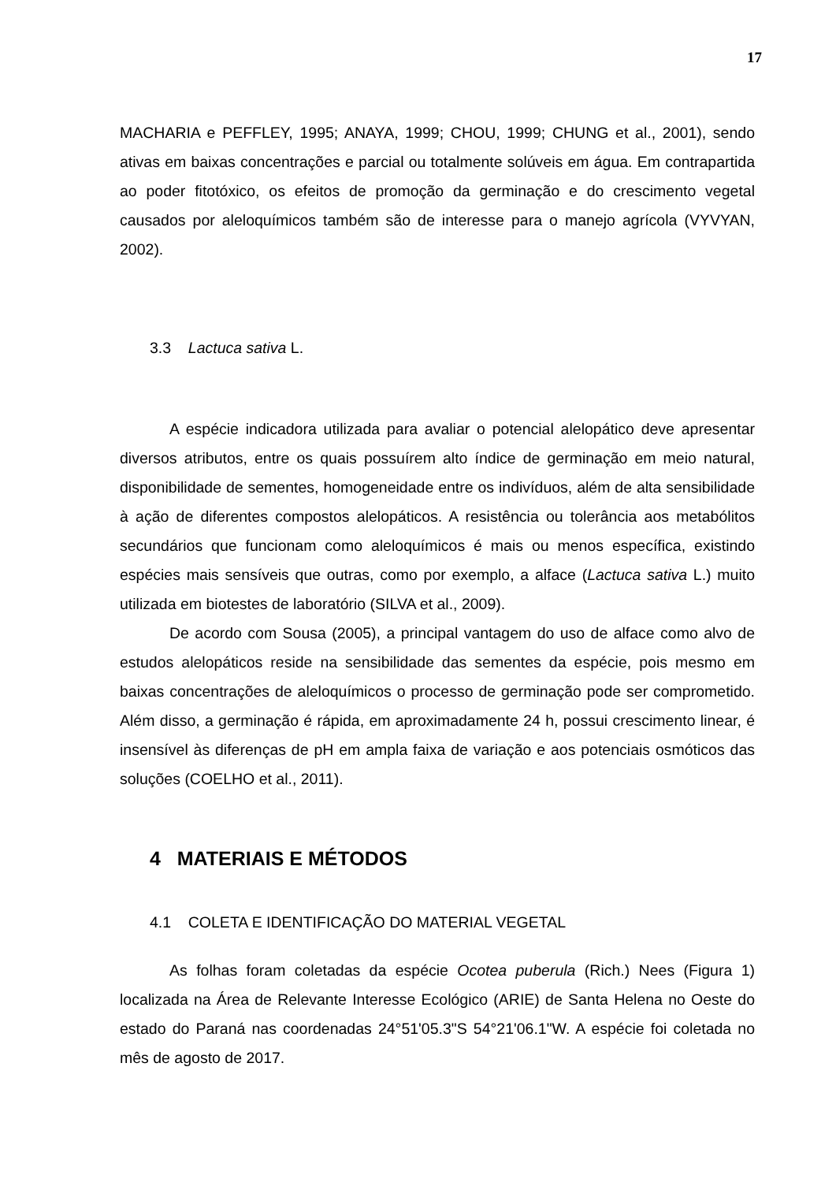17
MACHARIA e PEFFLEY, 1995; ANAYA, 1999; CHOU, 1999; CHUNG et al., 2001), sendo ativas em baixas concentrações e parcial ou totalmente solúveis em água. Em contrapartida ao poder fitotóxico, os efeitos de promoção da germinação e do crescimento vegetal causados por aleloquímicos também são de interesse para o manejo agrícola (VYVYAN, 2002).
3.3 Lactuca sativa L.
A espécie indicadora utilizada para avaliar o potencial alelopático deve apresentar diversos atributos, entre os quais possuírem alto índice de germinação em meio natural, disponibilidade de sementes, homogeneidade entre os indivíduos, além de alta sensibilidade à ação de diferentes compostos alelopáticos. A resistência ou tolerância aos metabólitos secundários que funcionam como aleloquímicos é mais ou menos específica, existindo espécies mais sensíveis que outras, como por exemplo, a alface (Lactuca sativa L.) muito utilizada em biotestes de laboratório (SILVA et al., 2009).
De acordo com Sousa (2005), a principal vantagem do uso de alface como alvo de estudos alelopáticos reside na sensibilidade das sementes da espécie, pois mesmo em baixas concentrações de aleloquímicos o processo de germinação pode ser comprometido. Além disso, a germinação é rápida, em aproximadamente 24 h, possui crescimento linear, é insensível às diferenças de pH em ampla faixa de variação e aos potenciais osmóticos das soluções (COELHO et al., 2011).
4 MATERIAIS E MÉTODOS
4.1 COLETA E IDENTIFICAÇÃO DO MATERIAL VEGETAL
As folhas foram coletadas da espécie Ocotea puberula (Rich.) Nees (Figura 1) localizada na Área de Relevante Interesse Ecológico (ARIE) de Santa Helena no Oeste do estado do Paraná nas coordenadas 24°51'05.3"S 54°21'06.1"W. A espécie foi coletada no mês de agosto de 2017.